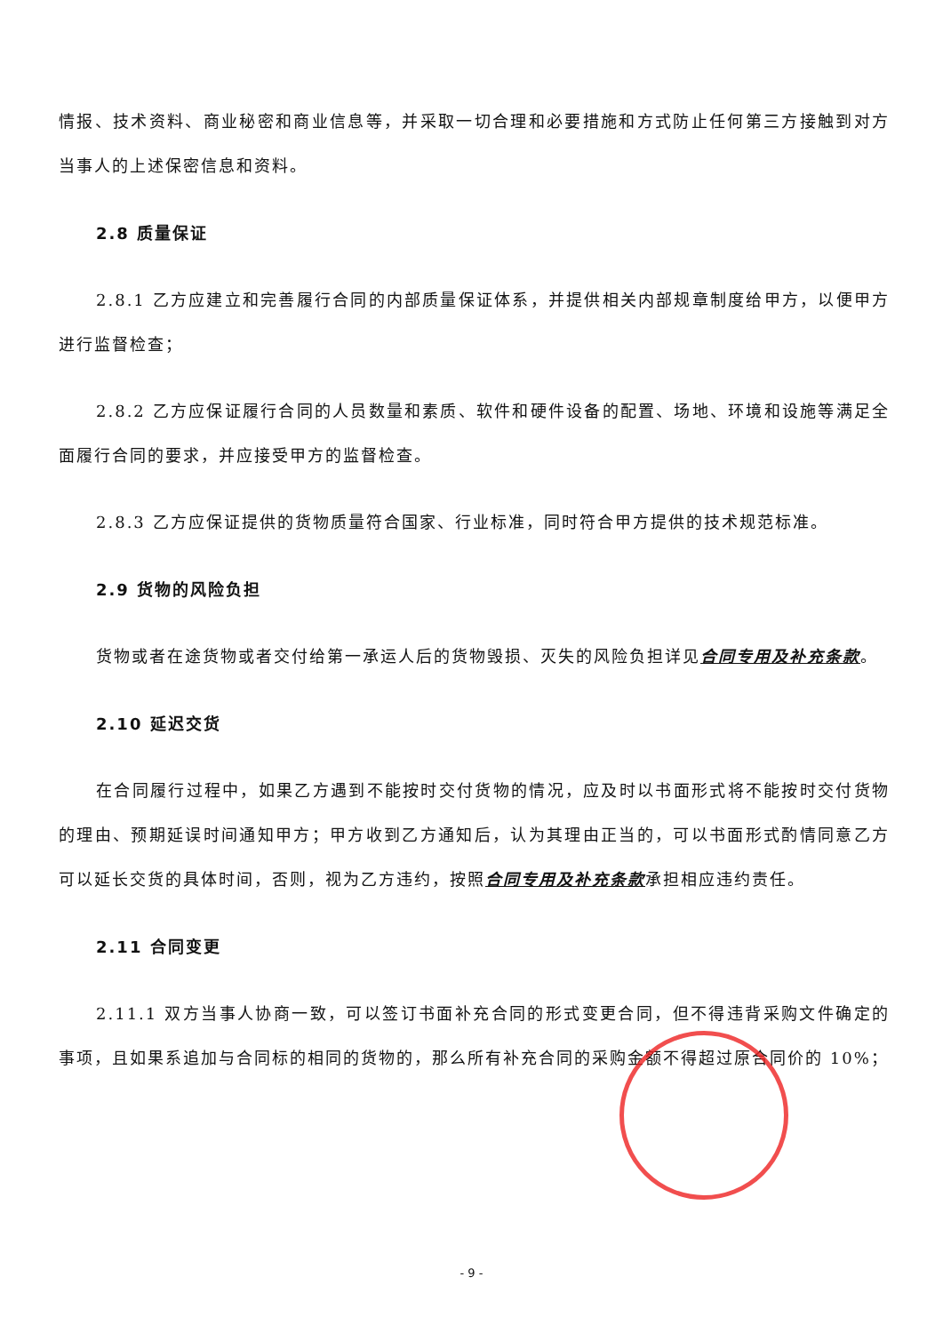情报、技术资料、商业秘密和商业信息等，并采取一切合理和必要措施和方式防止任何第三方接触到对方当事人的上述保密信息和资料。
2.8 质量保证
2.8.1 乙方应建立和完善履行合同的内部质量保证体系，并提供相关内部规章制度给甲方，以便甲方进行监督检查；
2.8.2 乙方应保证履行合同的人员数量和素质、软件和硬件设备的配置、场地、环境和设施等满足全面履行合同的要求，并应接受甲方的监督检查。
2.8.3 乙方应保证提供的货物质量符合国家、行业标准，同时符合甲方提供的技术规范标准。
2.9 货物的风险负担
货物或者在途货物或者交付给第一承运人后的货物毁损、灭失的风险负担详见合同专用及补充条款。
2.10 延迟交货
在合同履行过程中，如果乙方遇到不能按时交付货物的情况，应及时以书面形式将不能按时交付货物的理由、预期延误时间通知甲方；甲方收到乙方通知后，认为其理由正当的，可以书面形式酌情同意乙方可以延长交货的具体时间，否则，视为乙方违约，按照合同专用及补充条款承担相应违约责任。
2.11 合同变更
2.11.1 双方当事人协商一致，可以签订书面补充合同的形式变更合同，但不得违背采购文件确定的事项，且如果系追加与合同标的相同的货物的，那么所有补充合同的采购金额不得超过原合同价的 10%；
- 9 -